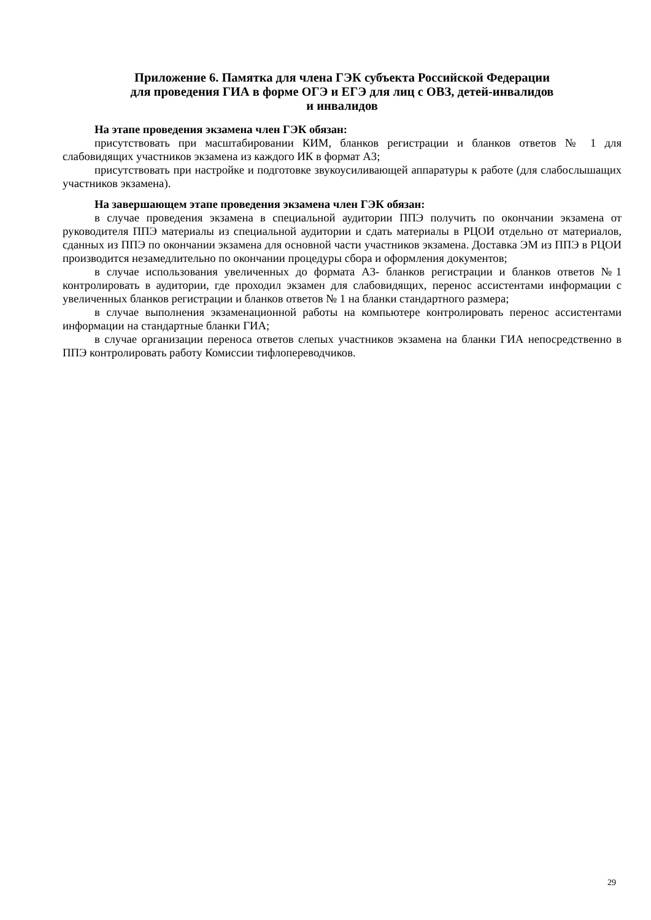Приложение 6. Памятка для члена ГЭК субъекта Российской Федерации
для проведения ГИА в форме ОГЭ и ЕГЭ для лиц с ОВЗ, детей-инвалидов
и инвалидов
На этапе проведения экзамена член ГЭК обязан:
присутствовать при масштабировании КИМ, бланков регистрации и бланков ответов № 1 для слабовидящих участников экзамена из каждого ИК в формат А3;
присутствовать при настройке и подготовке звукоусиливающей аппаратуры к работе (для слабослышащих участников экзамена).
На завершающем этапе проведения экзамена член ГЭК обязан:
в случае проведения экзамена в специальной аудитории ППЭ получить по окончании экзамена от руководителя ППЭ материалы из специальной аудитории и сдать материалы в РЦОИ отдельно от материалов, сданных из ППЭ по окончании экзамена для основной части участников экзамена. Доставка ЭМ из ППЭ в РЦОИ производится незамедлительно по окончании процедуры сбора и оформления документов;
в случае использования увеличенных до формата А3- бланков регистрации и бланков ответов №1 контролировать в аудитории, где проходил экзамен для слабовидящих, перенос ассистентами информации с увеличенных бланков регистрации и бланков ответов № 1 на бланки стандартного размера;
в случае выполнения экзаменационной работы на компьютере контролировать перенос ассистентами информации на стандартные бланки ГИА;
в случае организации переноса ответов слепых участников экзамена на бланки ГИА непосредственно в ППЭ контролировать работу Комиссии тифлопереводчиков.
29